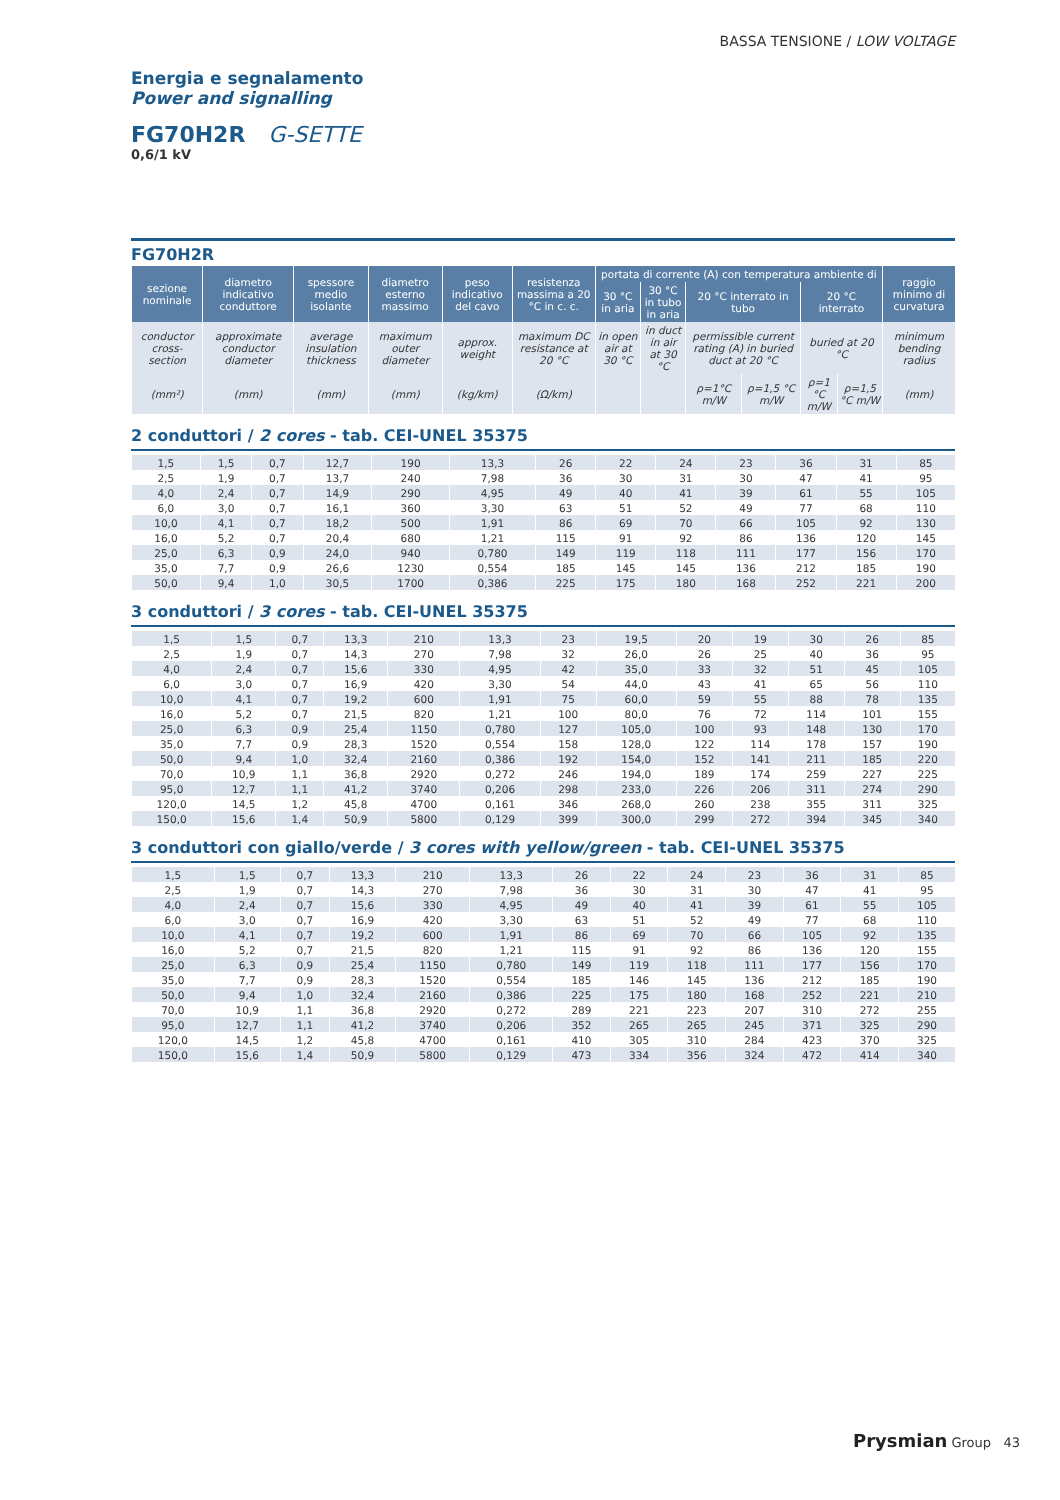BASSA TENSIONE / LOW VOLTAGE
Energia e segnalamento
Power and signalling
FG70H2R G-SETTE
0,6/1 kV
FG70H2R
| sezione nominale | diametro indicativo conduttore | spessore medio isolante | diametro esterno massimo | peso indicativo del cavo | resistenza massima a 20 °C in c. c. | portata di corrente (A) con temperatura ambiente di | | | | | | raggio minimo di curvatura |
| --- | --- | --- | --- | --- | --- | --- | --- | --- | --- | --- | --- | --- |
| | | | | | | 30 °C in aria | 30 °C in tubo in aria | 20 °C interrato in tubo | | 20 °C interrato | | |
| conductor cross-section | approximate conductor diameter | average insulation thickness | maximum outer diameter | approx. weight | maximum DC resistance at 20 °C | in open air at 30 °C | in duct in air at 30 °C | permissible current rating (A) in buried duct at 20 °C | | buried at 20 °C | | minimum bending radius |
| (mm²) | (mm) | (mm) | (mm) | (kg/km) | (Ω/km) | | | ρ=1°C m/W | ρ=1,5 °C m/W | ρ=1 °C m/W | ρ=1,5 °C m/W | (mm) |
2 conduttori / 2 cores - tab. CEI-UNEL 35375
| 1,5 | 1,5 | 0,7 | 12,7 | 190 | 13,3 | 26 | 22 | 24 | 23 | 36 | 31 | 85 |
| 2,5 | 1,9 | 0,7 | 13,7 | 240 | 7,98 | 36 | 30 | 31 | 30 | 47 | 41 | 95 |
| 4,0 | 2,4 | 0,7 | 14,9 | 290 | 4,95 | 49 | 40 | 41 | 39 | 61 | 55 | 105 |
| 6,0 | 3,0 | 0,7 | 16,1 | 360 | 3,30 | 63 | 51 | 52 | 49 | 77 | 68 | 110 |
| 10,0 | 4,1 | 0,7 | 18,2 | 500 | 1,91 | 86 | 69 | 70 | 66 | 105 | 92 | 130 |
| 16,0 | 5,2 | 0,7 | 20,4 | 680 | 1,21 | 115 | 91 | 92 | 86 | 136 | 120 | 145 |
| 25,0 | 6,3 | 0,9 | 24,0 | 940 | 0,780 | 149 | 119 | 118 | 111 | 177 | 156 | 170 |
| 35,0 | 7,7 | 0,9 | 26,6 | 1230 | 0,554 | 185 | 145 | 145 | 136 | 212 | 185 | 190 |
| 50,0 | 9,4 | 1,0 | 30,5 | 1700 | 0,386 | 225 | 175 | 180 | 168 | 252 | 221 | 200 |
3 conduttori / 3 cores - tab. CEI-UNEL 35375
| 1,5 | 1,5 | 0,7 | 13,3 | 210 | 13,3 | 23 | 19,5 | 20 | 19 | 30 | 26 | 85 |
| 2,5 | 1,9 | 0,7 | 14,3 | 270 | 7,98 | 32 | 26,0 | 26 | 25 | 40 | 36 | 95 |
| 4,0 | 2,4 | 0,7 | 15,6 | 330 | 4,95 | 42 | 35,0 | 33 | 32 | 51 | 45 | 105 |
| 6,0 | 3,0 | 0,7 | 16,9 | 420 | 3,30 | 54 | 44,0 | 43 | 41 | 65 | 56 | 110 |
| 10,0 | 4,1 | 0,7 | 19,2 | 600 | 1,91 | 75 | 60,0 | 59 | 55 | 88 | 78 | 135 |
| 16,0 | 5,2 | 0,7 | 21,5 | 820 | 1,21 | 100 | 80,0 | 76 | 72 | 114 | 101 | 155 |
| 25,0 | 6,3 | 0,9 | 25,4 | 1150 | 0,780 | 127 | 105,0 | 100 | 93 | 148 | 130 | 170 |
| 35,0 | 7,7 | 0,9 | 28,3 | 1520 | 0,554 | 158 | 128,0 | 122 | 114 | 178 | 157 | 190 |
| 50,0 | 9,4 | 1,0 | 32,4 | 2160 | 0,386 | 192 | 154,0 | 152 | 141 | 211 | 185 | 220 |
| 70,0 | 10,9 | 1,1 | 36,8 | 2920 | 0,272 | 246 | 194,0 | 189 | 174 | 259 | 227 | 225 |
| 95,0 | 12,7 | 1,1 | 41,2 | 3740 | 0,206 | 298 | 233,0 | 226 | 206 | 311 | 274 | 290 |
| 120,0 | 14,5 | 1,2 | 45,8 | 4700 | 0,161 | 346 | 268,0 | 260 | 238 | 355 | 311 | 325 |
| 150,0 | 15,6 | 1,4 | 50,9 | 5800 | 0,129 | 399 | 300,0 | 299 | 272 | 394 | 345 | 340 |
3 conduttori con giallo/verde / 3 cores with yellow/green - tab. CEI-UNEL 35375
| 1,5 | 1,5 | 0,7 | 13,3 | 210 | 13,3 | 26 | 22 | 24 | 23 | 36 | 31 | 85 |
| 2,5 | 1,9 | 0,7 | 14,3 | 270 | 7,98 | 36 | 30 | 31 | 30 | 47 | 41 | 95 |
| 4,0 | 2,4 | 0,7 | 15,6 | 330 | 4,95 | 49 | 40 | 41 | 39 | 61 | 55 | 105 |
| 6,0 | 3,0 | 0,7 | 16,9 | 420 | 3,30 | 63 | 51 | 52 | 49 | 77 | 68 | 110 |
| 10,0 | 4,1 | 0,7 | 19,2 | 600 | 1,91 | 86 | 69 | 70 | 66 | 105 | 92 | 135 |
| 16,0 | 5,2 | 0,7 | 21,5 | 820 | 1,21 | 115 | 91 | 92 | 86 | 136 | 120 | 155 |
| 25,0 | 6,3 | 0,9 | 25,4 | 1150 | 0,780 | 149 | 119 | 118 | 111 | 177 | 156 | 170 |
| 35,0 | 7,7 | 0,9 | 28,3 | 1520 | 0,554 | 185 | 146 | 145 | 136 | 212 | 185 | 190 |
| 50,0 | 9,4 | 1,0 | 32,4 | 2160 | 0,386 | 225 | 175 | 180 | 168 | 252 | 221 | 210 |
| 70,0 | 10,9 | 1,1 | 36,8 | 2920 | 0,272 | 289 | 221 | 223 | 207 | 310 | 272 | 255 |
| 95,0 | 12,7 | 1,1 | 41,2 | 3740 | 0,206 | 352 | 265 | 265 | 245 | 371 | 325 | 290 |
| 120,0 | 14,5 | 1,2 | 45,8 | 4700 | 0,161 | 410 | 305 | 310 | 284 | 423 | 370 | 325 |
| 150,0 | 15,6 | 1,4 | 50,9 | 5800 | 0,129 | 473 | 334 | 356 | 324 | 472 | 414 | 340 |
Prysmian Group 43